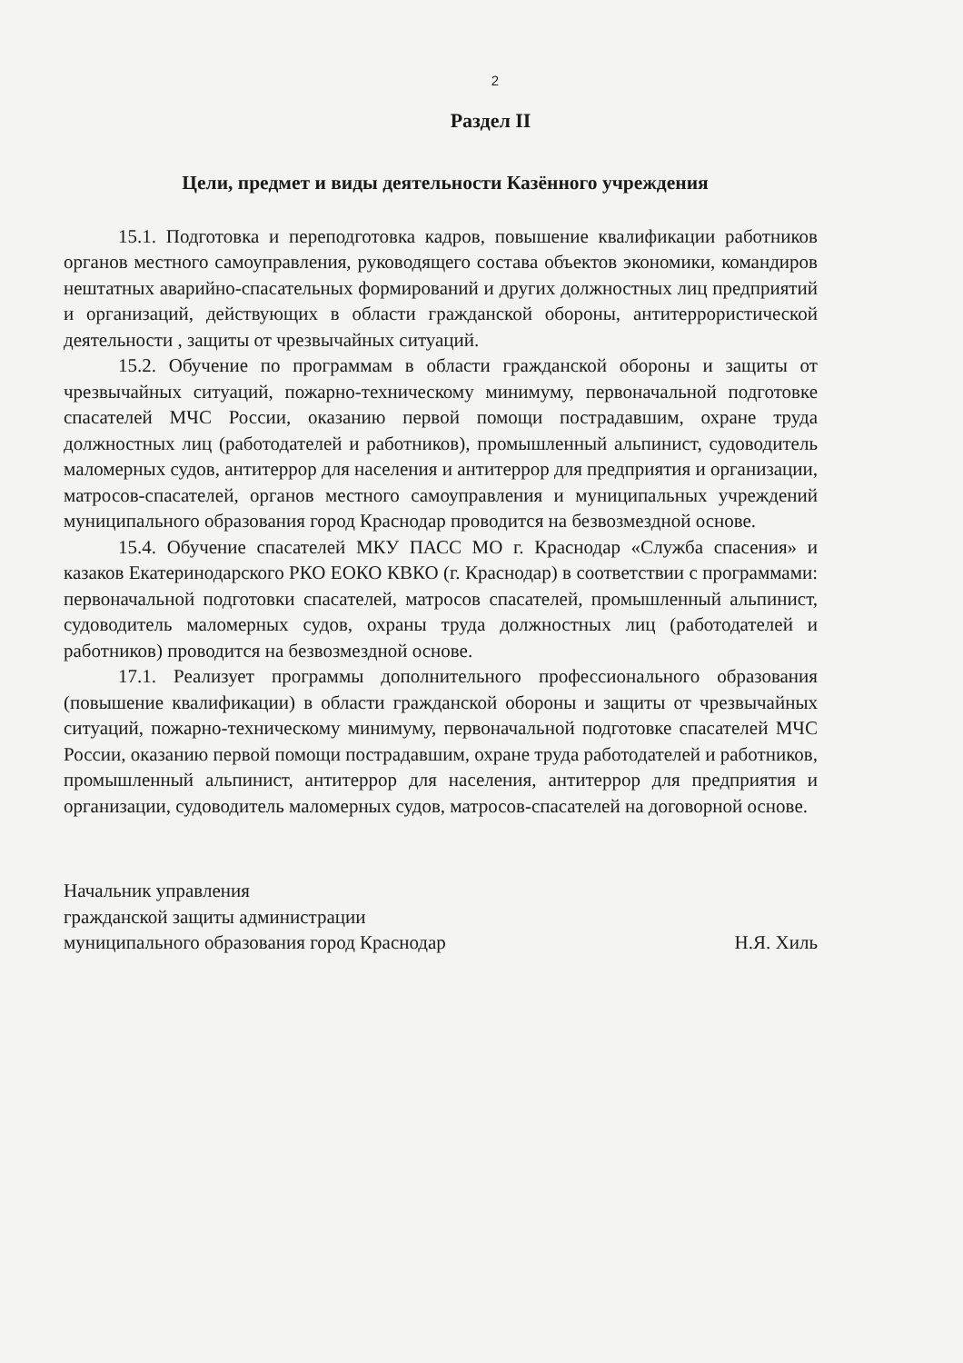2
Раздел II
Цели, предмет и виды деятельности Казённого учреждения
15.1. Подготовка и переподготовка кадров, повышение квалификации работников органов местного самоуправления, руководящего состава объектов экономики, командиров нештатных аварийно-спасательных формирований и других должностных лиц предприятий и организаций, действующих в области гражданской обороны, антитеррористической деятельности , защиты от чрезвычайных ситуаций.
15.2. Обучение по программам в области гражданской обороны и защиты от чрезвычайных ситуаций, пожарно-техническому минимуму, первоначальной подготовке спасателей МЧС России, оказанию первой помощи пострадавшим, охране труда должностных лиц (работодателей и работников), промышленный альпинист, судоводитель маломерных судов, антитеррор для населения и антитеррор для предприятия и организации, матросов-спасателей, органов местного самоуправления и муниципальных учреждений муниципального образования город Краснодар проводится на безвозмездной основе.
15.4. Обучение спасателей МКУ ПАСС МО г. Краснодар «Служба спасения» и казаков Екатеринодарского РКО ЕОКО КВКО (г. Краснодар) в соответствии с программами: первоначальной подготовки спасателей, матросов спасателей, промышленный альпинист, судоводитель маломерных судов, охраны труда должностных лиц (работодателей и работников) проводится на безвозмездной основе.
17.1. Реализует программы дополнительного профессионального образования (повышение квалификации) в области гражданской обороны и защиты от чрезвычайных ситуаций, пожарно-техническому минимуму, первоначальной подготовке спасателей МЧС России, оказанию первой помощи пострадавшим, охране труда работодателей и работников, промышленный альпинист, антитеррор для населения, антитеррор для предприятия и организации, судоводитель маломерных судов, матросов-спасателей на договорной основе.
Начальник управления
гражданской защиты администрации
муниципального образования город Краснодар
Н.Я. Хиль